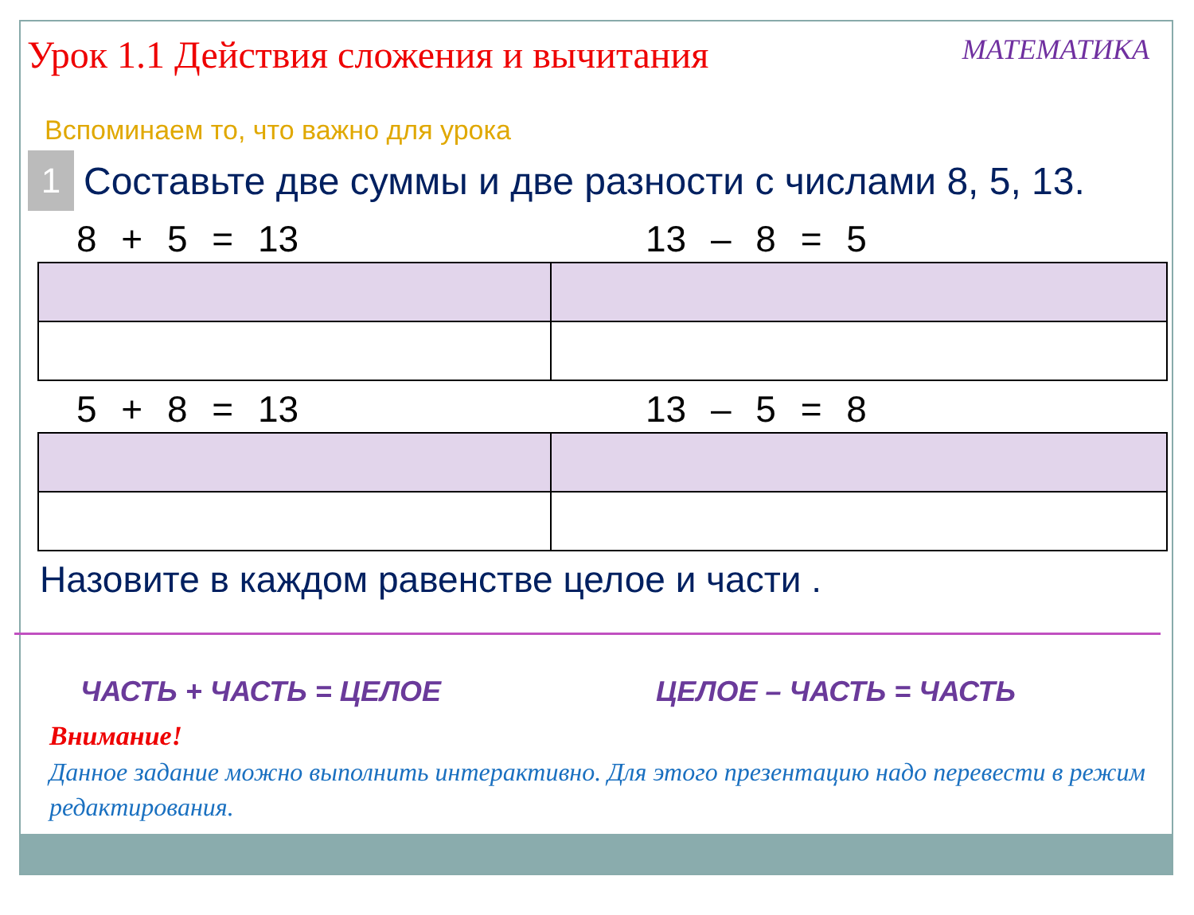Урок 1.1 Действия сложения и вычитания
МАТЕМАТИКА
Вспоминаем то, что важно для урока
1
Составьте две суммы и две разности с числами 8, 5, 13.
8 + 5 = 13 13 – 8 = 5
5 + 8 = 13 13 – 5 = 8
Назовите в каждом равенстве целое и части .
ЧАСТЬ + ЧАСТЬ = ЦЕЛОЕ ЦЕЛОЕ – ЧАСТЬ = ЧАСТЬ
Внимание!
Данное задание можно выполнить интерактивно. Для этого презентацию надо перевести в режим редактирования.